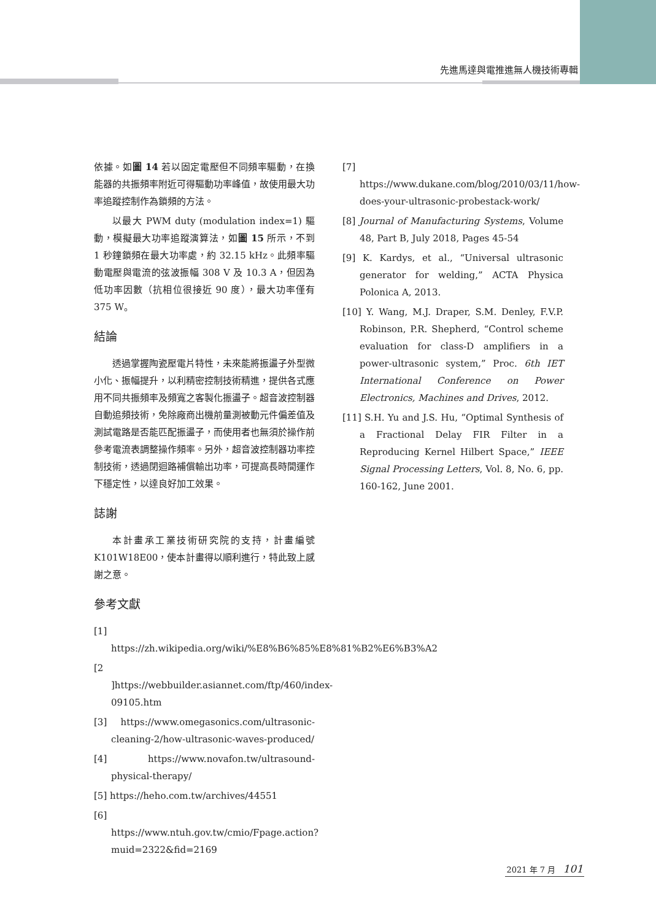先進馬達與電推進無人機技術專輯
依據。如圖 14 若以固定電壓但不同頻率驅動，在換能器的共振頻率附近可得驅動功率峰值，故使用最大功率追蹤控制作為鎖頻的方法。
以最大 PWM duty (modulation index=1) 驅動，模擬最大功率追蹤演算法，如圖 15 所示，不到 1 秒鐘鎖頻在最大功率處，約 32.15 kHz。此頻率驅動電壓與電流的弦波振幅 308 V 及 10.3 A，但因為低功率因數（抗相位很接近 90 度），最大功率僅有 375 W。
結論
透過掌握陶瓷壓電片特性，未來能將振盪子外型微小化、振幅提升，以利精密控制技術精進，提供各式應用不同共振頻率及頻寬之客製化振盪子。超音波控制器自動追頻技術，免除廠商出機前量測被動元件偏差值及測試電路是否能匹配振盪子，而使用者也無須於操作前參考電流表調整操作頻率。另外，超音波控制器功率控制技術，透過閉迴路補償輸出功率，可提高長時間運作下穩定性，以達良好加工效果。
誌謝
本計畫承工業技術研究院的支持，計畫編號 K101W18E00，使本計畫得以順利進行，特此致上感謝之意。
參考文獻
[1] https://zh.wikipedia.org/wiki/%E8%B6%85%E8%81%B2%E6%B3%A2
[2 ]https://webbuilder.asiannet.com/ftp/460/index-09105.htm
[3] https://www.omegasonics.com/ultrasonic-cleaning-2/how-ultrasonic-waves-produced/
[4] https://www.novafon.tw/ultrasound-physical-therapy/
[5] https://heho.com.tw/archives/44551
[6] https://www.ntuh.gov.tw/cmio/Fpage.action?muid=2322&fid=2169
[7] https://www.dukane.com/blog/2010/03/11/how-does-your-ultrasonic-probestack-work/
[8] Journal of Manufacturing Systems, Volume 48, Part B, July 2018, Pages 45-54
[9] K. Kardys, et al., “Universal ultrasonic generator for welding,” ACTA Physica Polonica A, 2013.
[10] Y. Wang, M.J. Draper, S.M. Denley, F.V.P. Robinson, P.R. Shepherd, “Control scheme evaluation for class-D amplifiers in a power-ultrasonic system,” Proc. 6th IET International Conference on Power Electronics, Machines and Drives, 2012.
[11] S.H. Yu and J.S. Hu, “Optimal Synthesis of a Fractional Delay FIR Filter in a Reproducing Kernel Hilbert Space,” IEEE Signal Processing Letters, Vol. 8, No. 6, pp. 160-162, June 2001.
2021 年 7 月 101